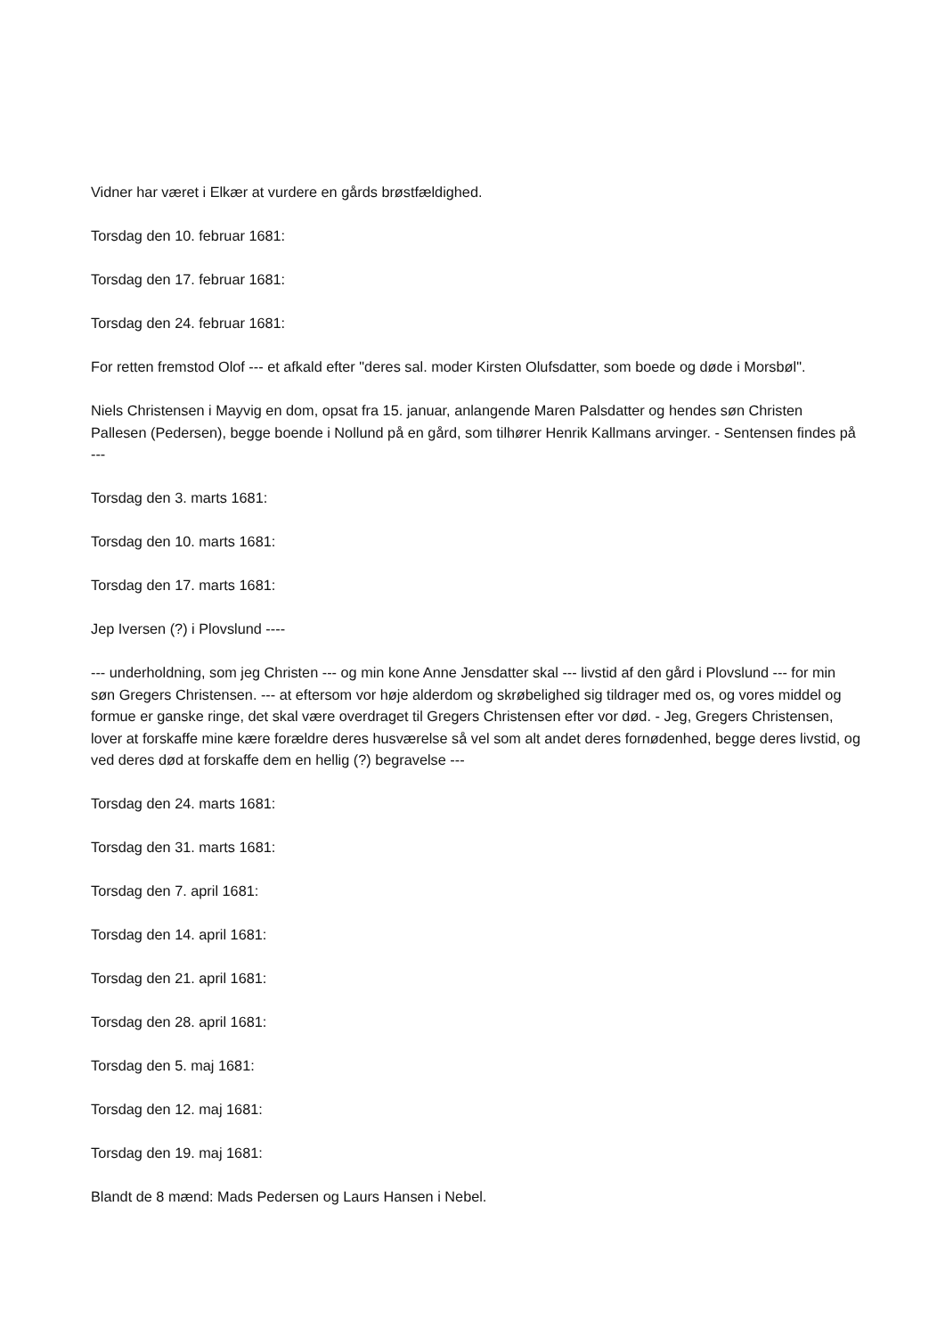Vidner har været i Elkær at vurdere en gårds brøstfældighed.
Torsdag den 10. februar 1681:
Torsdag den 17. februar 1681:
Torsdag den 24. februar 1681:
For retten fremstod Olof --- et afkald efter "deres sal. moder Kirsten Olufsdatter, som boede og døde i Morsbøl".
Niels Christensen i Mayvig en dom, opsat fra 15. januar, anlangende Maren Palsdatter og hendes søn Christen Pallesen (Pedersen), begge boende i Nollund på en gård, som tilhører Henrik Kallmans arvinger. - Sentensen findes på ---
Torsdag den 3. marts 1681:
Torsdag den 10. marts 1681:
Torsdag den 17. marts 1681:
Jep Iversen (?) i Plovslund ----
--- underholdning, som jeg Christen --- og min kone Anne Jensdatter skal --- livstid af den gård i Plovslund --- for min søn Gregers Christensen. --- at eftersom vor høje alderdom og skrøbelighed sig tildrager med os, og vores middel og formue er ganske ringe, det skal være overdraget til Gregers Christensen efter vor død. - Jeg, Gregers Christensen, lover at forskaffe mine kære forældre deres husværelse så vel som alt andet deres fornødenhed, begge deres livstid, og ved deres død at forskaffe dem en hellig (?) begravelse ---
Torsdag den 24. marts 1681:
Torsdag den 31. marts 1681:
Torsdag den 7. april 1681:
Torsdag den 14. april 1681:
Torsdag den 21. april 1681:
Torsdag den 28. april 1681:
Torsdag den 5. maj 1681:
Torsdag den 12. maj 1681:
Torsdag den 19. maj 1681:
Blandt de 8 mænd: Mads Pedersen og Laurs Hansen i Nebel.